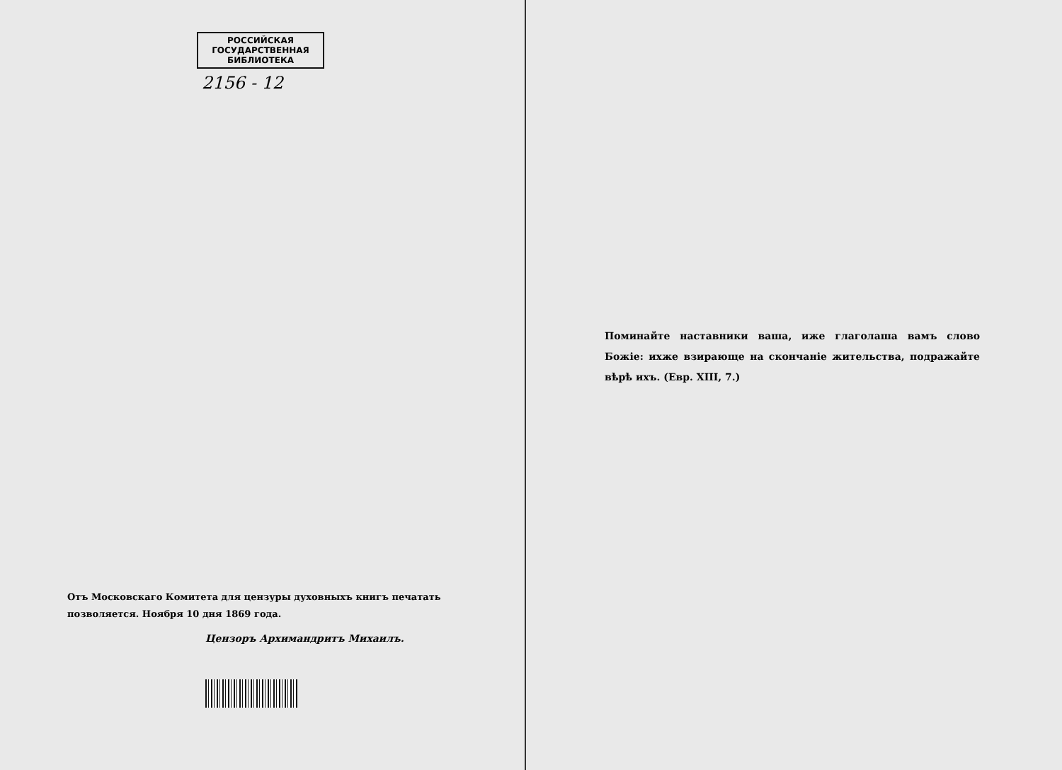РОССИЙСКАЯ
ГОСУДАРСТВЕННАЯ
БИБЛИОТЕКА
2156 - 12
Отъ Московскаго Комитета для цензуры духовныхъ книгъ печатать позволяется. Ноября 10 дня 1869 года.
Цензоръ Архимандритъ Михаилъ.
Поминайте наставники ваша, иже глаголаша вамъ слово Божіе: ихже взирающе на скончаніе жительства, подражайте вѣрѣ ихъ. (Евр. XIII, 7.)